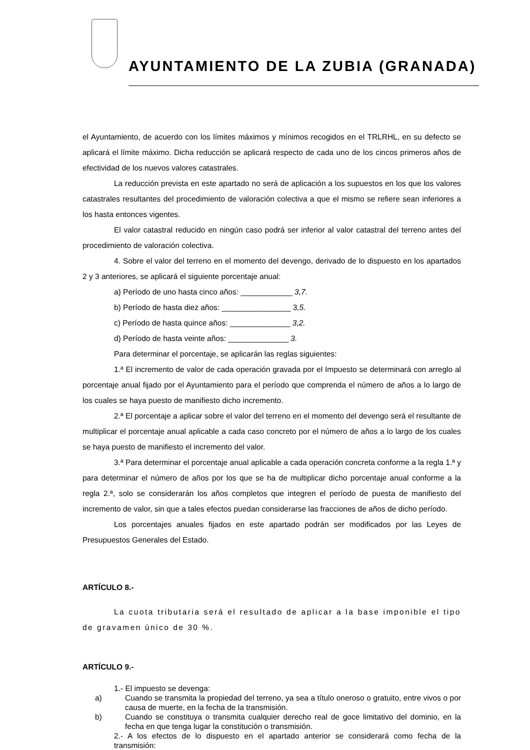AYUNTAMIENTO DE LA ZUBIA (GRANADA)
el Ayuntamiento, de acuerdo con los límites máximos y mínimos recogidos en el TRLRHL, en su defecto se aplicará el límite máximo. Dicha reducción se aplicará respecto de cada uno de los cincos primeros años de efectividad de los nuevos valores catastrales.
La reducción prevista en este apartado no será de aplicación a los supuestos en los que los valores catastrales resultantes del procedimiento de valoración colectiva a que el mismo se refiere sean inferiores a los hasta entonces vigentes.
El valor catastral reducido en ningún caso podrá ser inferior al valor catastral del terreno antes del procedimiento de valoración colectiva.
4. Sobre el valor del terreno en el momento del devengo, derivado de lo dispuesto en los apartados 2 y 3 anteriores, se aplicará el siguiente porcentaje anual:
a) Período de uno hasta cinco años: ____________ 3,7.
b) Período de hasta diez años: ________________ 3,5.
c) Período de hasta quince años: ______________ 3,2.
d) Período de hasta veinte años: ______________ 3.
Para determinar el porcentaje, se aplicarán las reglas siguientes:
1.ª El incremento de valor de cada operación gravada por el Impuesto se determinará con arreglo al porcentaje anual fijado por el Ayuntamiento para el período que comprenda el número de años a lo largo de los cuales se haya puesto de manifiesto dicho incremento.
2.ª El porcentaje a aplicar sobre el valor del terreno en el momento del devengo será el resultante de multiplicar el porcentaje anual aplicable a cada caso concreto por el número de años a lo largo de los cuales se haya puesto de manifiesto el incremento del valor.
3.ª Para determinar el porcentaje anual aplicable a cada operación concreta conforme a la regla 1.ª y para determinar el número de años por los que se ha de multiplicar dicho porcentaje anual conforme a la regla 2.ª, solo se considerarán los años completos que integren el período de puesta de manifiesto del incremento de valor, sin que a tales efectos puedan considerarse las fracciones de años de dicho período.
Los porcentajes anuales fijados en este apartado podrán ser modificados por las Leyes de Presupuestos Generales del Estado.
ARTÍCULO 8.-
La cuota tributaria será el resultado de aplicar a la base imponible el tipo de gravamen único de 30 %.
ARTÍCULO 9.-
1.- El impuesto se devenga:
a) Cuando se transmita la propiedad del terreno, ya sea a título oneroso o gratuito, entre vivos o por causa de muerte, en la fecha de la transmisión.
b) Cuando se constituya o transmita cualquier derecho real de goce limitativo del dominio, en la fecha en que tenga lugar la constitución o transmisión.
2.- A los efectos de lo dispuesto en el apartado anterior se considerará como fecha de la transmisión: